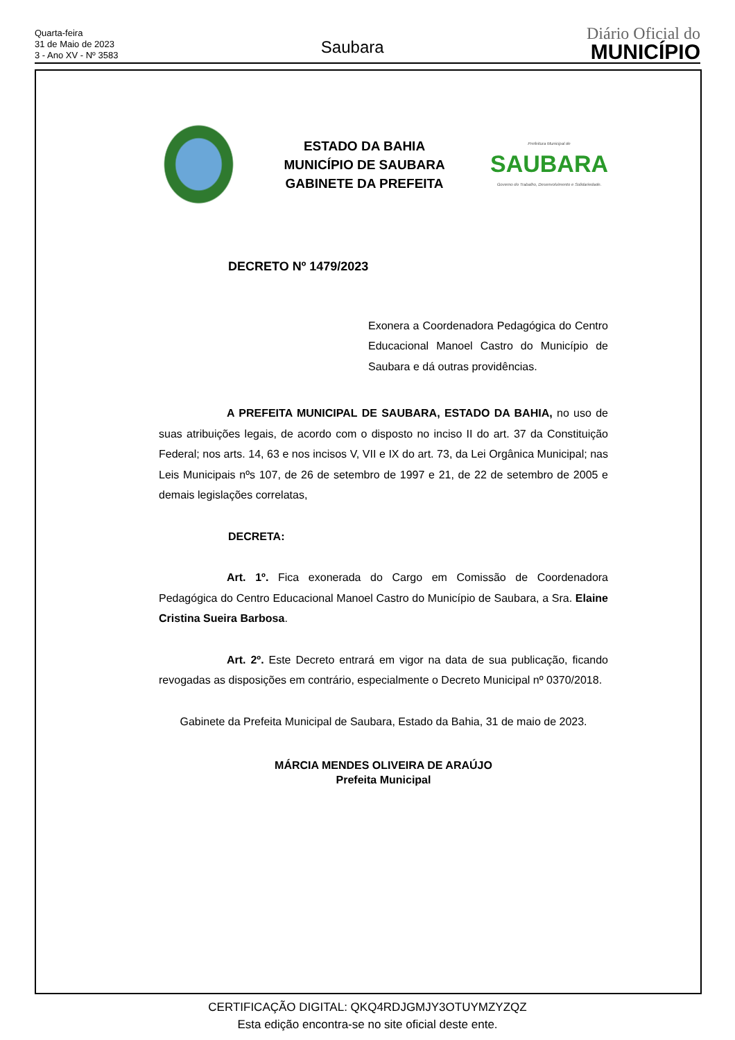Quarta-feira
31 de Maio de 2023
3 - Ano XV - Nº 3583
Saubara
Diário Oficial do
MUNICÍPIO
ESTADO DA BAHIA
MUNICÍPIO DE SAUBARA
GABINETE DA PREFEITA
Prefeitura Municipal de
SAUBARA
Governo do Trabalho, Desenvolvimento e Solidariedade.
DECRETO Nº 1479/2023
Exonera a Coordenadora Pedagógica do Centro Educacional Manoel Castro do Município de Saubara e dá outras providências.
A PREFEITA MUNICIPAL DE SAUBARA, ESTADO DA BAHIA, no uso de suas atribuições legais, de acordo com o disposto no inciso II do art. 37 da Constituição Federal; nos arts. 14, 63 e nos incisos V, VII e IX do art. 73, da Lei Orgânica Municipal; nas Leis Municipais nºs 107, de 26 de setembro de 1997 e 21, de 22 de setembro de 2005 e demais legislações correlatas,
DECRETA:
Art. 1º. Fica exonerada do Cargo em Comissão de Coordenadora Pedagógica do Centro Educacional Manoel Castro do Município de Saubara, a Sra. Elaine Cristina Sueira Barbosa.
Art. 2º. Este Decreto entrará em vigor na data de sua publicação, ficando revogadas as disposições em contrário, especialmente o Decreto Municipal nº 0370/2018.
Gabinete da Prefeita Municipal de Saubara, Estado da Bahia, 31 de maio de 2023.
MÁRCIA MENDES OLIVEIRA DE ARAÚJO
Prefeita Municipal
CERTIFICAÇÃO DIGITAL: QKQ4RDJGMJY3OTUYMZYZQZ
Esta edição encontra-se no site oficial deste ente.